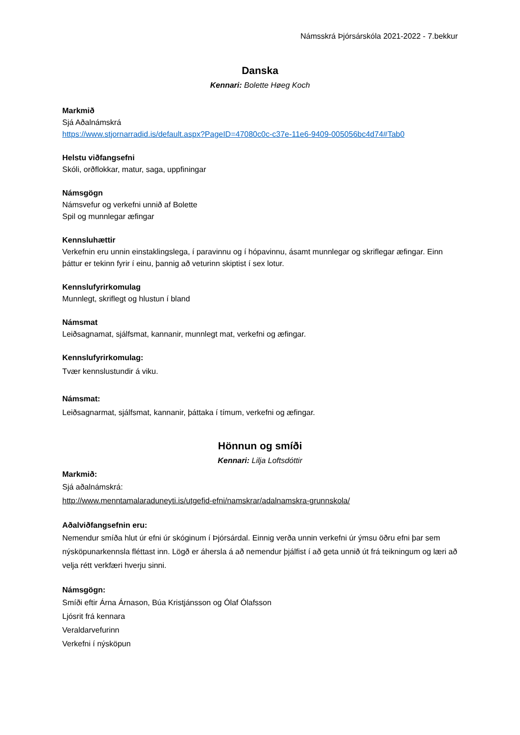Námsskrá Þjórsárskóla 2021-2022 - 7.bekkur
Danska
Kennari: Bolette Høeg Koch
Markmið
Sjá Aðalnámskrá
https://www.stjornarradid.is/default.aspx?PageID=47080c0c-c37e-11e6-9409-005056bc4d74#Tab0
Helstu viðfangsefni
Skóli, orðflokkar, matur, saga, uppfiningar
Námsgögn
Námsvefur og verkefni unnið af Bolette
Spil og munnlegar æfingar
Kennsluhættir
Verkefnin eru unnin einstaklingslega, í paravinnu og í hópavinnu, ásamt munnlegar og skriflegar æfingar. Einn þáttur er tekinn fyrir í einu, þannig að veturinn skiptist í sex lotur.
Kennslufyrirkomulag
Munnlegt, skriflegt og hlustun í bland
Námsmat
Leiðsagnamat, sjálfsmat, kannanir, munnlegt mat, verkefni og æfingar.
Kennslufyrirkomulag:
Tvær kennslustundir á viku.
Námsmat:
Leiðsagnarmat, sjálfsmat, kannanir, þáttaka í tímum, verkefni og æfingar.
Hönnun og smíði
Kennari: Lilja Loftsdóttir
Markmið:
Sjá aðalnámskrá:
http://www.menntamalaraduneyti.is/utgefid-efni/namskrar/adalnamskra-grunnskola/
Aðalviðfangsefnin eru:
Nemendur smíða hlut úr efni úr skóginum í Þjórsárdal. Einnig verða unnin verkefni úr ýmsu öðru efni þar sem nýsköpunarkennsla fléttast inn. Lögð er áhersla á að nemendur þjálfist í að geta unnið út frá teikningum og læri að velja rétt verkfæri hverju sinni.
Námsgögn:
Smíði eftir Árna Árnason, Búa Kristjánsson og Ólaf Ólafsson
Ljósrit frá kennara
Veraldarvefurinn
Verkefni í nýsköpun